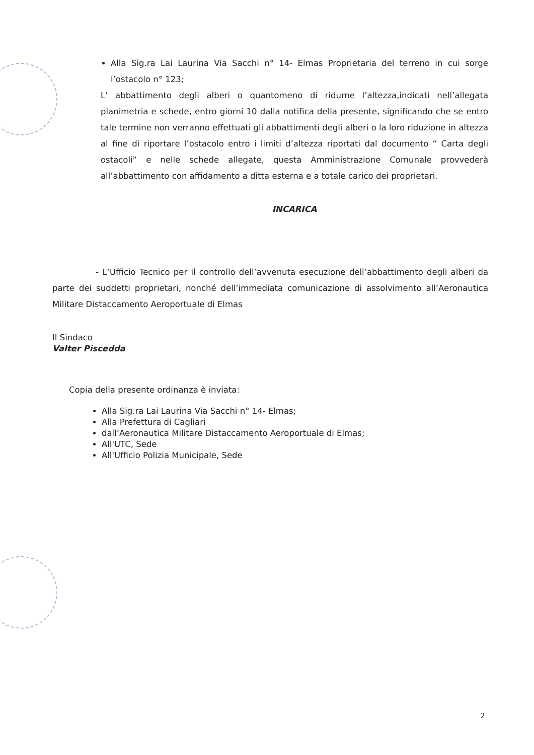Alla Sig.ra Lai Laurina Via Sacchi n° 14- Elmas Proprietaria del terreno in cui sorge l’ostacolo n° 123;
L’ abbattimento degli alberi o quantomeno di ridurne l’altezza,indicati nell’allegata planimetria e schede, entro giorni 10 dalla notifica della presente, significando che se entro tale termine non verranno effettuati gli abbattimenti degli alberi o la loro riduzione in altezza al fine di riportare l’ostacolo entro i limiti d’altezza riportati dal documento “ Carta degli ostacoli” e nelle schede allegate, questa Amministrazione Comunale provvederà all’abbattimento con affidamento a ditta esterna e a totale carico dei proprietari.
INCARICA
- L’Ufficio Tecnico per il controllo dell’avvenuta esecuzione dell’abbattimento degli alberi da parte dei suddetti proprietari, nonché dell’immediata comunicazione di assolvimento all’Aeronautica Militare Distaccamento Aeroportuale di Elmas
Il Sindaco
Valter Piscedda
Copia della presente ordinanza è inviata:
Alla Sig.ra Lai Laurina Via Sacchi n° 14- Elmas;
Alla Prefettura di Cagliari
dall’Aeronautica Militare Distaccamento Aeroportuale di Elmas;
All'UTC, Sede
All'Ufficio Polizia Municipale, Sede
2